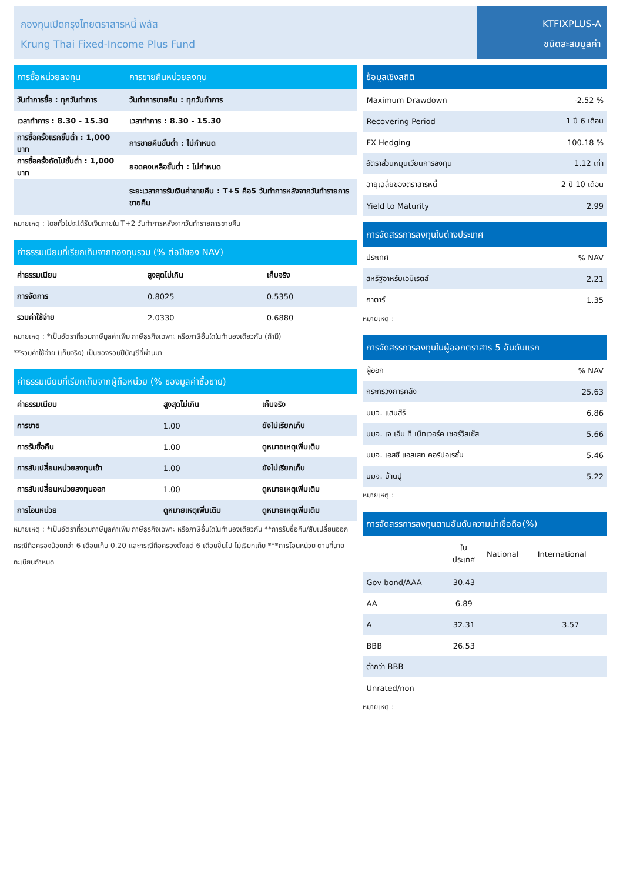กองทุนเปิดกรุงไทยตราสารหนี้ พลัส
Krung Thai Fixed-Income Plus Fund
KTFIXPLUS-A
ชนิดสะสมมูลค่า
| การซื้อหน่วยลงทุน | การขายคืนหน่วยลงทุน |
| --- | --- |
| วันทำการซื้อ : ทุกวันทำการ | วันทำการขายคืน : ทุกวันทำการ |
| เวลาทำการ : 8.30 - 15.30 | เวลาทำการ : 8.30 - 15.30 |
| การซื้อครั้งแรกขั้นต่ำ : 1,000 บาท | การขายคืนขั้นต่ำ : ไม่กำหนด |
| การซื้อครั้งถัดไปขั้นต่ำ : 1,000 บาท | ยอดคงเหลือขั้นต่ำ : ไม่กำหนด |
| | ระยะเวลาการรับเงินค่าขายคืน : T+5 คือ5 วันทำการหลังจากวันทำรายการขายคืน |
หมายเหตุ : โดยทั่วไปจะได้รับเงินภายใน T+2 วันทำการหลังจากวันทำรายการขายคืน
| ค่าธรรมเนียมที่เรียกเก็บจากกองทุนรวม (% ต่อปีของ NAV) | | |
| --- | --- | --- |
| ค่าธรรมเนียม | สูงสุดไม่เกิน | เก็บจริง |
| การจัดการ | 0.8025 | 0.5350 |
| รวมค่าใช้จ่าย | 2.0330 | 0.6880 |
หมายเหตุ : *เป็นอัตราที่รวมภาษีมูลค่าเพิ่ม ภาษีธุรกิจเฉพาะ หรือภาษีอื่นใดในทำนองเดียวกัน (ถ้ามี)
**รวมค่าใช้จ่าย (เก็บจริง) เป็นของรอบปีบัญชีที่ผ่านมา
| ค่าธรรมเนียมที่เรียกเก็บจากผู้ถือหน่วย (% ของมูลค่าซื้อขาย) | | |
| --- | --- | --- |
| ค่าธรรมเนียม | สูงสุดไม่เกิน | เก็บจริง |
| การขาย | 1.00 | ยังไม่เรียกเก็บ |
| การรับซื้อคืน | 1.00 | ดูหมายเหตุเพิ่มเติม |
| การสับเปลี่ยนหน่วยลงทุนเข้า | 1.00 | ยังไม่เรียกเก็บ |
| การสับเปลี่ยนหน่วยลงทุนออก | 1.00 | ดูหมายเหตุเพิ่มเติม |
| การโอนหน่วย | ดูหมายเหตุเพิ่มเติม | ดูหมายเหตุเพิ่มเติม |
หมายเหตุ : *เป็นอัตราที่รวมภาษีมูลค่าเพิ่ม ภาษีธุรกิจเฉพาะ หรือภาษีอื่นใดในทำนองเดียวกัน **การรับซื้อคืน/สับเปลี่ยนออก กรณีถือครองน้อยกว่า 6 เดือนเก็บ 0.20 และกรณีถือครองตั้งแต่ 6 เดือนขึ้นไป ไม่เรียกเก็บ ***การโอนหน่วย ตามที่นายทะเบียนกำหนด
| ข้อมูลเชิงสถิติ | |
| --- | --- |
| Maximum Drawdown | -2.52 % |
| Recovering Period | 1 ปี 6 เดือน |
| FX Hedging | 100.18 % |
| อัตราส่วนหมุนเวียนการลงทุน | 1.12 เท่า |
| อายุเฉลี่ยของตราสารหนี้ | 2 ปี 10 เดือน |
| Yield to Maturity | 2.99 |
| การจัดสรรการลงทุนในต่างประเทศ | |
| --- | --- |
| ประเทศ | % NAV |
| สหรัฐอาหรับเอมิเรตส์ | 2.21 |
| กาตาร์ | 1.35 |
หมายเหตุ :
| การจัดสรรการลงทุนในผู้ออกตราสาร 5 อันดับแรก | |
| --- | --- |
| ผู้ออก | % NAV |
| กระทรวงการคลัง | 25.63 |
| บมจ. แสนสิริ | 6.86 |
| บมจ. เจ เอ็ม ที เน็ทเวอร์ค เซอร์วิสเซ็ส | 5.66 |
| บมจ. เอสซี แอสเสท คอร์ปอเรชั่น | 5.46 |
| บมจ. บ้านปู | 5.22 |
หมายเหตุ :
| การจัดสรรการลงทุนตามอันดับความน่าเชื่อถือ(%) | | | |
| --- | --- | --- | --- |
| | ใน ประเทศ | National | International |
| Gov bond/AAA | 30.43 | | |
| AA | 6.89 | | |
| A | 32.31 | | 3.57 |
| BBB | 26.53 | | |
| ต่ำกว่า BBB | | | |
| Unrated/non | | | |
หมายเหตุ :